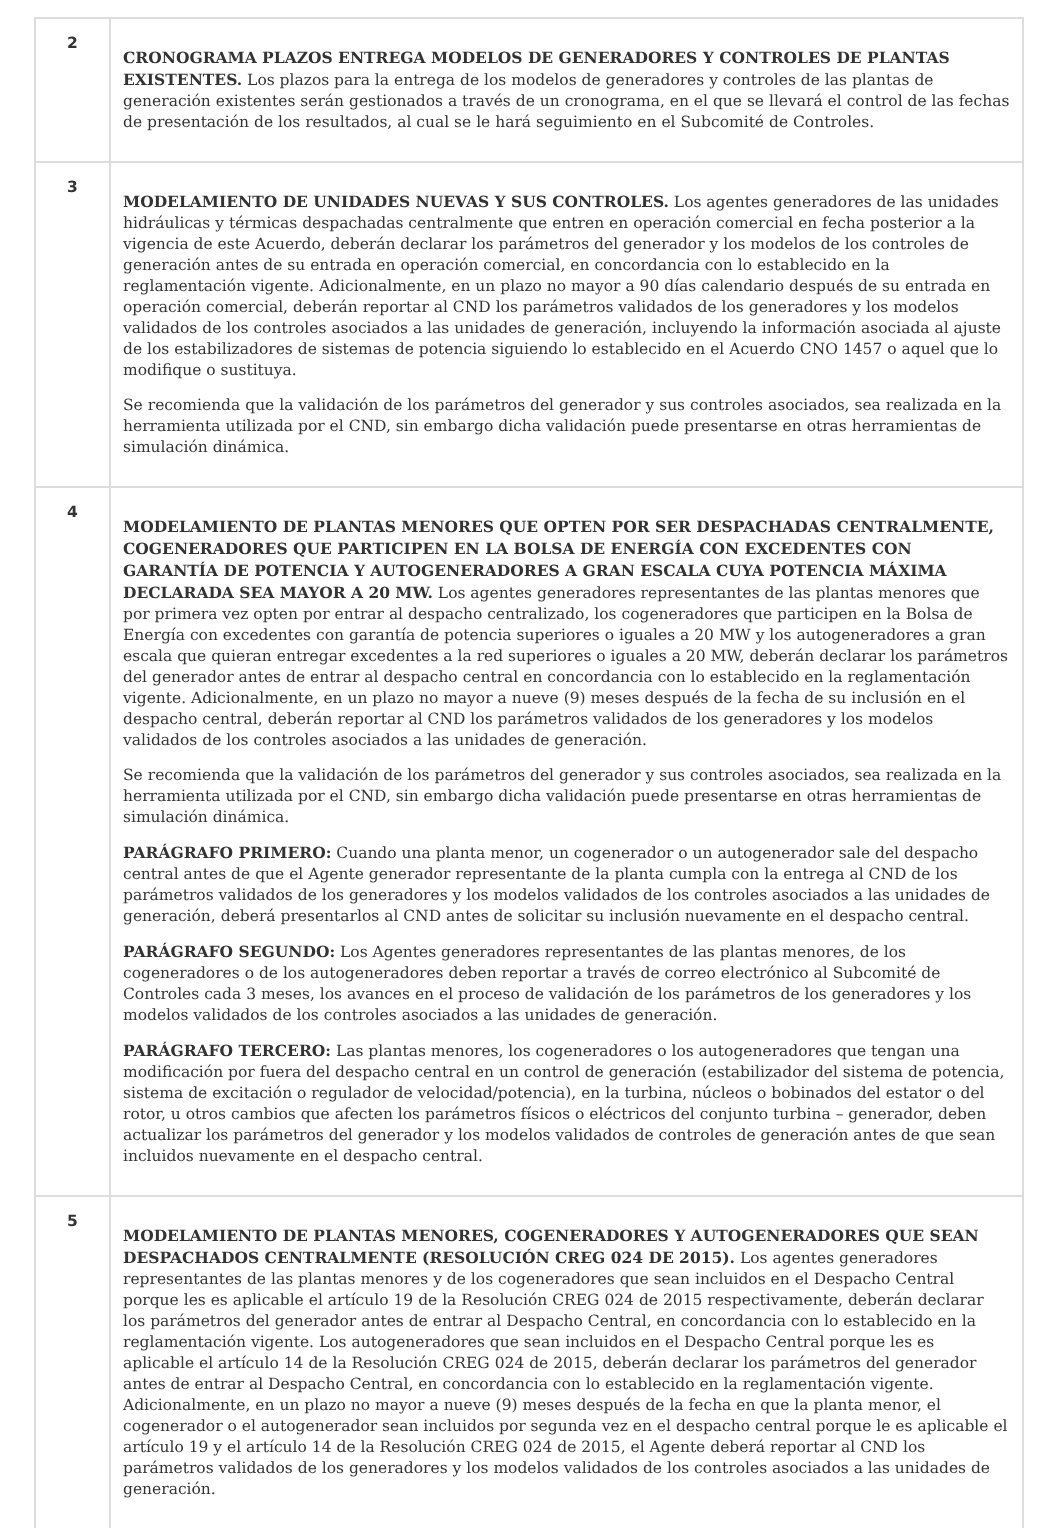| 2 | CRONOGRAMA PLAZOS ENTREGA MODELOS DE GENERADORES Y CONTROLES DE PLANTAS EXISTENTES. Los plazos para la entrega de los modelos de generadores y controles de las plantas de generación existentes serán gestionados a través de un cronograma, en el que se llevará el control de las fechas de presentación de los resultados, al cual se le hará seguimiento en el Subcomité de Controles. |
| 3 | MODELAMIENTO DE UNIDADES NUEVAS Y SUS CONTROLES. Los agentes generadores de las unidades hidráulicas y térmicas despachadas centralmente que entren en operación comercial en fecha posterior a la vigencia de este Acuerdo, deberán declarar los parámetros del generador y los modelos de los controles de generación antes de su entrada en operación comercial, en concordancia con lo establecido en la reglamentación vigente. Adicionalmente, en un plazo no mayor a 90 días calendario después de su entrada en operación comercial, deberán reportar al CND los parámetros validados de los generadores y los modelos validados de los controles asociados a las unidades de generación, incluyendo la información asociada al ajuste de los estabilizadores de sistemas de potencia siguiendo lo establecido en el Acuerdo CNO 1457 o aquel que lo modifique o sustituya. Se recomienda que la validación de los parámetros del generador y sus controles asociados, sea realizada en la herramienta utilizada por el CND, sin embargo dicha validación puede presentarse en otras herramientas de simulación dinámica. |
| 4 | MODELAMIENTO DE PLANTAS MENORES QUE OPTEN POR SER DESPACHADAS CENTRALMENTE, COGENERADORES QUE PARTICIPEN EN LA BOLSA DE ENERGÍA CON EXCEDENTES CON GARANTÍA DE POTENCIA Y AUTOGENERADORES A GRAN ESCALA CUYA POTENCIA MÁXIMA DECLARADA SEA MAYOR A 20 MW. Los agentes generadores representantes de las plantas menores que por primera vez opten por entrar al despacho centralizado, los cogeneradores que participen en la Bolsa de Energía con excedentes con garantía de potencia superiores o iguales a 20 MW y los autogeneradores a gran escala que quieran entregar excedentes a la red superiores o iguales a 20 MW, deberán declarar los parámetros del generador antes de entrar al despacho central en concordancia con lo establecido en la reglamentación vigente. Adicionalmente, en un plazo no mayor a nueve (9) meses después de la fecha de su inclusión en el despacho central, deberán reportar al CND los parámetros validados de los generadores y los modelos validados de los controles asociados a las unidades de generación. Se recomienda que la validación de los parámetros del generador y sus controles asociados, sea realizada en la herramienta utilizada por el CND, sin embargo dicha validación puede presentarse en otras herramientas de simulación dinámica. PARÁGRAFO PRIMERO: Cuando una planta menor, un cogenerador o un autogenerador sale del despacho central antes de que el Agente generador representante de la planta cumpla con la entrega al CND de los parámetros validados de los generadores y los modelos validados de los controles asociados a las unidades de generación, deberá presentarlos al CND antes de solicitar su inclusión nuevamente en el despacho central. PARÁGRAFO SEGUNDO: Los Agentes generadores representantes de las plantas menores, de los cogeneradores o de los autogeneradores deben reportar a través de correo electrónico al Subcomité de Controles cada 3 meses, los avances en el proceso de validación de los parámetros de los generadores y los modelos validados de los controles asociados a las unidades de generación. PARÁGRAFO TERCERO: Las plantas menores, los cogeneradores o los autogeneradores que tengan una modificación por fuera del despacho central en un control de generación (estabilizador del sistema de potencia, sistema de excitación o regulador de velocidad/potencia), en la turbina, núcleos o bobinados del estator o del rotor, u otros cambios que afecten los parámetros físicos o eléctricos del conjunto turbina – generador, deben actualizar los parámetros del generador y los modelos validados de controles de generación antes de que sean incluidos nuevamente en el despacho central. |
| 5 | MODELAMIENTO DE PLANTAS MENORES, COGENERADORES Y AUTOGENERADORES QUE SEAN DESPACHADOS CENTRALMENTE (RESOLUCIÓN CREG 024 DE 2015). Los agentes generadores representantes de las plantas menores y de los cogeneradores que sean incluidos en el Despacho Central porque les es aplicable el artículo 19 de la Resolución CREG 024 de 2015 respectivamente, deberán declarar los parámetros del generador antes de entrar al Despacho Central, en concordancia con lo establecido en la reglamentación vigente. Los autogeneradores que sean incluidos en el Despacho Central porque les es aplicable el artículo 14 de la Resolución CREG 024 de 2015, deberán declarar los parámetros del generador antes de entrar al Despacho Central, en concordancia con lo establecido en la reglamentación vigente. Adicionalmente, en un plazo no mayor a nueve (9) meses después de la fecha en que la planta menor, el cogenerador o el autogenerador sean incluidos por segunda vez en el despacho central porque le es aplicable el artículo 19 y el artículo 14 de la Resolución CREG 024 de 2015, el Agente deberá reportar al CND los parámetros validados de los generadores y los modelos validados de los controles asociados a las unidades de generación. |